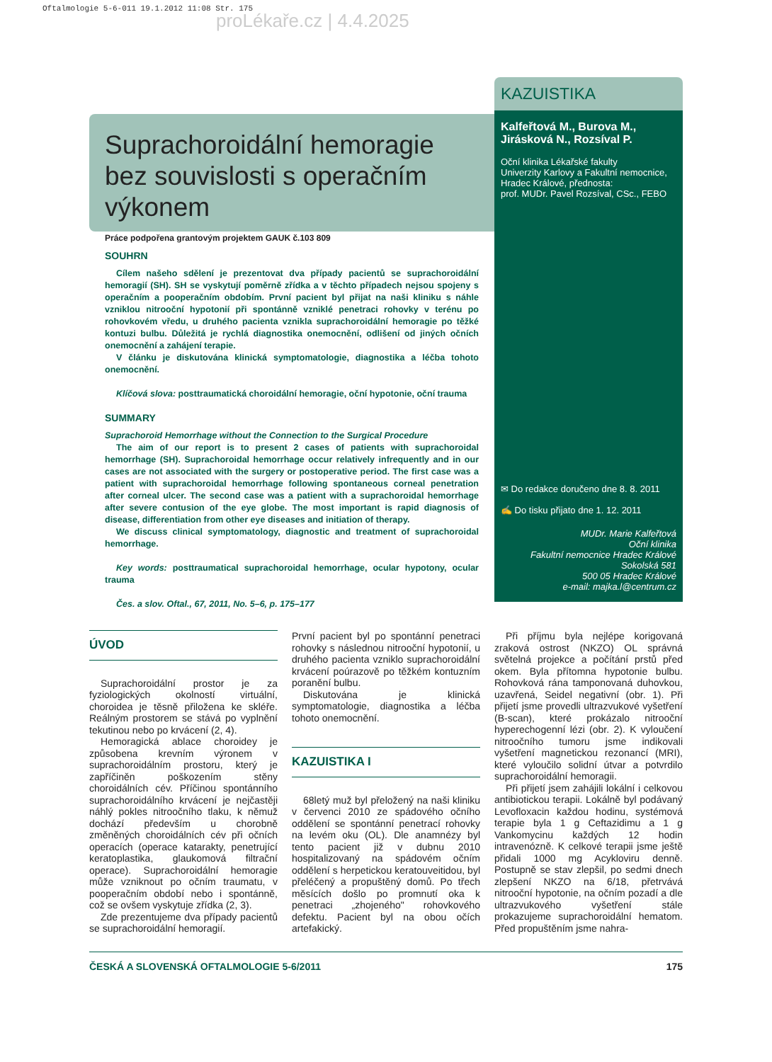Oftalmologie 5-6-011 19.1.2012 11:08 Str. 175
proLékaře.cz | 4.4.2025
Suprachoroidální hemoragie bez souvislosti s operačním výkonem
Práce podpořena grantovým projektem GAUK č.103 809
SOUHRN
Cílem našeho sdělení je prezentovat dva případy pacientů se suprachoroidální hemoragií (SH). SH se vyskytují poměrně zřídka a v těchto případech nejsou spojeny s operačním a pooperačním obdobím. První pacient byl přijat na naši kliniku s náhle vzniklou nitrooční hypotonií při spontánně vzniklé penetraci rohovky v terénu po rohovkovém vředu, u druhého pacienta vznikla suprachoroidální hemoragie po těžké kontuzi bulbu. Důležitá je rychlá diagnostika onemocnění, odlišení od jiných očních onemocnění a zahájení terapie.
V článku je diskutována klinická symptomatologie, diagnostika a léčba tohoto onemocnění.
Klíčová slova: posttraumatická choroidální hemoragie, oční hypotonie, oční trauma
SUMMARY
Suprachoroid Hemorrhage without the Connection to the Surgical Procedure
The aim of our report is to present 2 cases of patients with suprachoroidal hemorrhage (SH). Suprachoroidal hemorrhage occur relatively infrequently and in our cases are not associated with the surgery or postoperative period. The first case was a patient with suprachoroidal hemorrhage following spontaneous corneal penetration after corneal ulcer. The second case was a patient with a suprachoroidal hemorrhage after severe contusion of the eye globe. The most important is rapid diagnosis of disease, differentiation from other eye diseases and initiation of therapy.
We discuss clinical symptomatology, diagnostic and treatment of suprachoroidal hemorrhage.
Key words: posttraumatical suprachoroidal hemorrhage, ocular hypotony, ocular trauma
Čes. a slov. Oftal., 67, 2011, No. 5–6, p. 175–177
KAZUISTIKA
Kalfeřtová M., Burova M., Jirásková N., Rozsíval P.
Oční klinika Lékařské fakulty
Univerzity Karlovy a Fakultní nemocnice,
Hradec Králové, přednosta:
prof. MUDr. Pavel Rozsíval, CSc., FEBO
✉ Do redakce doručeno dne 8. 8. 2011
✍ Do tisku přijato dne 1. 12. 2011
MUDr. Marie Kalfeřtová
Oční klinika
Fakultní nemocnice Hradec Králové
Sokolská 581
500 05 Hradec Králové
e-mail: majka.l@centrum.cz
ÚVOD
Suprachoroidální prostor je za fyziologických okolností virtuální, choroidea je těsně přiložena ke skléře. Reálným prostorem se stává po vyplnění tekutinou nebo po krvácení (2, 4).
Hemoragická ablace choroidey je způsobena krevním výronem v suprachoroidálním prostoru, který je zapříčiněn poškozením stěny choroidálních cév. Příčinou spontánního suprachoroidálního krvácení je nejčastěji náhlý pokles nitroočního tlaku, k němuž dochází především u chorobně změněných choroidálních cév při očních operacích (operace katarakty, penetrující keratoplastika, glaukomová filtrační operace). Suprachoroidální hemoragie může vzniknout po očním traumatu, v pooperačním období nebo i spontánně, což se ovšem vyskytuje zřídka (2, 3).
Zde prezentujeme dva případy pacientů se suprachoroidální hemoragií.
První pacient byl po spontánní penetraci rohovky s následnou nitrooční hypotonií, u druhého pacienta vzniklo suprachoroidální krvácení poúrazově po těžkém kontuzním poranění bulbu.
Diskutována je klinická symptomatologie, diagnostika a léčba tohoto onemocnění.
KAZUISTIKA I
68letý muž byl přeložený na naši kliniku v červenci 2010 ze spádového očního oddělení se spontánní penetrací rohovky na levém oku (OL). Dle anamnézy byl tento pacient již v dubnu 2010 hospitalizovaný na spádovém očním oddělení s herpetickou keratouveitidou, byl přeléčený a propuštěný domů. Po třech měsících došlo po promnutí oka k penetraci „zhojeného" rohovkového defektu. Pacient byl na obou očích artefakický.
Při příjmu byla nejlépe korigovaná zraková ostrost (NKZO) OL správná světelná projekce a počítání prstů před okem. Byla přítomna hypotonie bulbu. Rohovková rána tamponovaná duhovkou, uzavřená, Seidel negativní (obr. 1). Při přijetí jsme provedli ultrazvukové vyšetření (B-scan), které prokázalo nitrooční hyperechogenní lézi (obr. 2). K vyloučení nitroočního tumoru jsme indikovali vyšetření magnetickou rezonancí (MRI), které vyloučilo solidní útvar a potvrdilo suprachoroidální hemoragii.
Při přijetí jsem zahájili lokální i celkovou antibiotickou terapii. Lokálně byl podávaný Levofloxacin každou hodinu, systémová terapie byla 1 g Ceftazidimu a 1 g Vankomycinu každých 12 hodin intravenózně. K celkové terapii jsme ještě přidali 1000 mg Acykloviru denně. Postupně se stav zlepšil, po sedmi dnech zlepšení NKZO na 6/18, přetrvává nitrooční hypotonie, na očním pozadí a dle ultrazvukového vyšetření stále prokazujeme suprachoroidální hematom. Před propuštěním jsme nahra-
ČESKÁ A SLOVENSKÁ OFTALMOLOGIE 5-6/2011 175